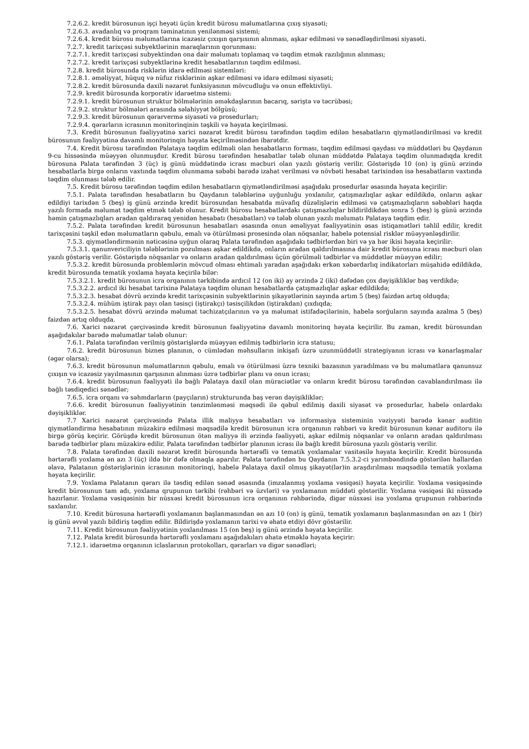7.2.6.2. kredit bürosunun işçi heyəti üçün kredit bürosu məlumatlarına çıxış siyasəti;
7.2.6.3. avadanlıq və proqram təminatının yenilənməsi sistemi;
7.2.6.4. kredit bürosu məlumatlarına icazəsiz çıxışın qarşısının alınması, aşkar edilməsi və sənədləşdirilməsi siyasəti.
7.2.7. kredit tarixçəsi subyektlərinin maraqlarının qorunması:
7.2.7.1. kredit tarixçəsi subyektindən ona dair məlumatı toplamaq və təqdim etmək razılığının alınması;
7.2.7.2. kredit tarixçəsi subyektlərinə kredit hesabatlarının təqdim edilməsi.
7.2.8. kredit bürosunda risklərin idarə edilməsi sistemləri:
7.2.8.1. əməliyyat, hüquq və nüfuz risklərinin aşkar edilməsi və idarə edilməsi siyasəti;
7.2.8.2. kredit bürosunda daxili nəzarət funksiyasının mövcudluğu və onun effektivliyi.
7.2.9. kredit bürosunda korporativ idarəetmə sistemi:
7.2.9.1. kredit bürosunun struktur bölmələrinin əməkdaşlarının bacarıq, səriştə və təcrübəsi;
7.2.9.2. struktur bölmələri arasında səlahiyyət bölgüsü;
7.2.9.3. kredit bürosunun qərarvermə siyasəti və prosedurları;
7.2.9.4. qərarların icrasının monitorinqinin təşkili və həyata keçirilməsi.
7.3. Kredit bürosunun fəaliyyətinə xarici nəzarət kredit bürosu tərəfindən təqdim edilən hesabatların qiymətləndirilməsi və kredit bürosunun fəaliyyətinə davamlı monitorinqin həyata keçirilməsindən ibarətdir.
7.4. Kredit bürosu tərəfindən Palataya təqdim edilməli olan hesabatların forması, təqdim edilməsi qaydası və müddətləri bu Qaydanın 9-cu hissəsində müəyyən olunmuşdur. Kredit bürosu tərəfindən hesabatlar tələb olunan müddətdə Palataya təqdim olunmadıqda kredit bürosuna Palata tərəfindən 3 (üç) iş günü müddətində icrası məcburi olan yazılı göstəriş verilir. Göstərişdə 10 (on) iş günü ərzində hesabatlarla birgə onların vaxtında təqdim olunmama səbəbi barədə izahat verilməsi və növbəti hesabat tarixindən isə hesabatların vaxtında təqdim olunması tələb edilir.
7.5. Kredit bürosu tərəfindən təqdim edilən hesabatların qiymətləndirilməsi aşağıdakı prosedurlar əsasında həyata keçirilir:
7.5.1. Palata tərəfindən hesabatların bu Qaydanın tələblərinə uyğunluğu yoxlanılır, çatışmazlıqlar aşkar edildikdə, onların aşkar edildiyi tarixdən 5 (beş) iş günü ərzində kredit bürosundan hesabatda müvafiq düzəlişlərin edilməsi və çatışmazlıqların səbəbləri haqda yazılı formada məlumat təqdim etmək tələb olunur. Kredit bürosu hesabatlardakı çatışmazlıqlar bildirildikdən sonra 5 (beş) iş günü ərzində həmin çatışmazlıqları aradan qaldıraraq yenidən hesabatı (hesabatları) və tələb olunan yazılı məlumatı Palataya təqdim edir.
7.5.2. Palata tərəfindən kredit bürosunun hesabatları əsasında onun əməliyyat fəaliyyətinin əsas istiqamətləri təhlil edilir, kredit tarixçəsini təşkil edən məlumatların qəbulu, emalı və ötürülməsi prosesində olan nöqsanlar, habelə potensial risklər müəyyənləşdirilir.
7.5.3. qiymətləndirmənin nəticəsinə uyğun olaraq Palata tərəfindən aşağıdakı tədbirlərdən biri və ya hər ikisi həyata keçirilir:
7.5.3.1. qanunvericiliyin tələblərinin pozulması aşkar edildikdə, onların aradan qaldırılmasına dair kredit bürosuna icrası məcburi olan yazılı göstəriş verilir. Göstərişdə nöqsanlar və onların aradan qaldırılması üçün görülməli tədbirlər və müddətlər müəyyən edilir;
7.5.3.2. kredit bürosunda problemlərin mövcud olması ehtimalı yaradan aşağıdakı erkən xəbərdarlıq indikatorları müşahidə edildikdə, kredit bürosunda tematik yoxlama həyata keçirilə bilər:
7.5.3.2.1. kredit bürosunun icra orqanının tərkibində ardıcıl 12 (on iki) ay ərzində 2 (iki) dəfədən çox dəyişikliklər baş verdikdə;
7.5.3.2.2. ardıcıl iki hesabat tarixinə Palataya təqdim olunan hesabatlarda çatışmazlıqlar aşkar edildikdə;
7.5.3.2.3. hesabat dövrü ərzində kredit tarixçəsinin subyektlərinin şikayətlərinin sayında artım 5 (beş) faizdən artıq olduqda;
7.5.3.2.4. mühüm iştirak payı olan təsisçi (iştirakçı) təsisçilikdən (iştirakdan) çıxdıqda;
7.5.3.2.5. hesabat dövrü ərzində məlumat təchizatçılarının və ya məlumat istifadəçilərinin, habelə sorğuların sayında azalma 5 (beş) faizdən artıq olduqda.
7.6. Xarici nəzarət çərçivəsində kredit bürosunun fəaliyyətinə davamlı monitorinq həyata keçirilir. Bu zaman, kredit bürosundan aşağıdakılar barədə məlumatlar tələb olunur:
7.6.1. Palata tərəfindən verilmiş göstərişlərdə müəyyən edilmiş tədbirlərin icra statusu;
7.6.2. kredit bürosunun biznes planının, o cümlədən məhsulların inkişafı üzrə uzunmüddətli strategiyanın icrası və kənarlaşmalar (əgər olarsa);
7.6.3. kredit bürosunun məlumatlarının qəbulu, emalı və ötürülməsi üzrə texniki bazasının yaradılması və bu məlumatlara qanunsuz çıxışın və icazəsiz yayılmasının qarşısının alınması üzrə tədbirlər planı və onun icrası;
7.6.4. kredit bürosunun fəaliyyəti ilə bağlı Palataya daxil olan müraciətlər və onların kredit bürosu tərəfindən cavablandırılması ilə bağlı təsdiqedici sənədlər;
7.6.5. icra orqanı və səhmdarların (payçıların) strukturunda baş verən dəyişikliklər;
7.6.6. kredit bürosunun fəaliyyətinin tənzimlənməsi məqsədi ilə qəbul edilmiş daxili siyasət və prosedurlar, habelə onlardakı dəyişikliklər.
7.7 Xarici nəzarət çərçivəsində Palata illik maliyyə hesabatları və informasiya sisteminin vəziyyəti barədə kənar auditin qiymətləndirmə hesabatının müzakirə edilməsi məqsədilə kredit bürosunun icra orqanının rəhbəri və kredit bürosunun kənar auditoru ilə birgə görüş keçirir. Görüşdə kredit bürosunun ötən maliyyə ili ərzində fəaliyyəti, aşkar edilmiş nöqsanlar və onların aradan qaldırılması barədə tədbirlər planı müzakirə edilir. Palata tərəfindən tədbirlər planının icrası ilə bağlı kredit bürosuna yazılı göstəriş verilir.
7.8. Palata tərəfindən daxili nəzarət kredit bürosunda hərtərəfli və tematik yoxlamalar vasitəsilə həyata keçirilir. Kredit bürosunda hərtərəfli yoxlama ən azı 3 (üç) ildə bir dəfə olmaqla aparılır. Palata tərəfindən bu Qaydanın 7.5.3.2-ci yarımbəndində göstərilən hallardan əlavə, Palatanın göstərişlərinin icrasının monitorinqi, habelə Palataya daxil olmuş şikayət(lər)in araşdırılması məqsədilə tematik yoxlama həyata keçirilir.
7.9. Yoxlama Palatanın qərarı ilə təsdiq edilən sənəd əsasında (imzalanmış yoxlama vəsiqəsi) həyata keçirilir. Yoxlama vəsiqəsində kredit bürosunun tam adı, yoxlama qrupunun tərkibi (rəhbəri və üzvləri) və yoxlamanın müddəti göstərilir. Yoxlama vəsiqəsi iki nüsxədə hazırlanır. Yoxlama vəsiqəsinin bir nüsxəsi kredit bürosunun icra orqanının rəhbərində, digər nüsxəsi isə yoxlama qrupunun rəhbərində saxlanılır.
7.10. Kredit bürosuna hərtərəfli yoxlamanın başlanmasından ən azı 10 (on) iş günü, tematik yoxlamanın başlanmasından ən azı 1 (bir) iş günü əvvəl yazılı bildiriş təqdim edilir. Bildirişdə yoxlamanın tarixi və əhatə etdiyi dövr göstərilir.
7.11. Kredit bürosunun fəaliyyətinin yoxlanılması 15 (on beş) iş günü ərzində həyata keçirilir.
7.12. Palata kredit bürosunda hərtərəfli yoxlamanı aşağıdakıları əhatə etməklə həyata keçirir:
7.12.1. idarəetmə orqanının iclaslarının protokolları, qərarları və digər sənədləri;